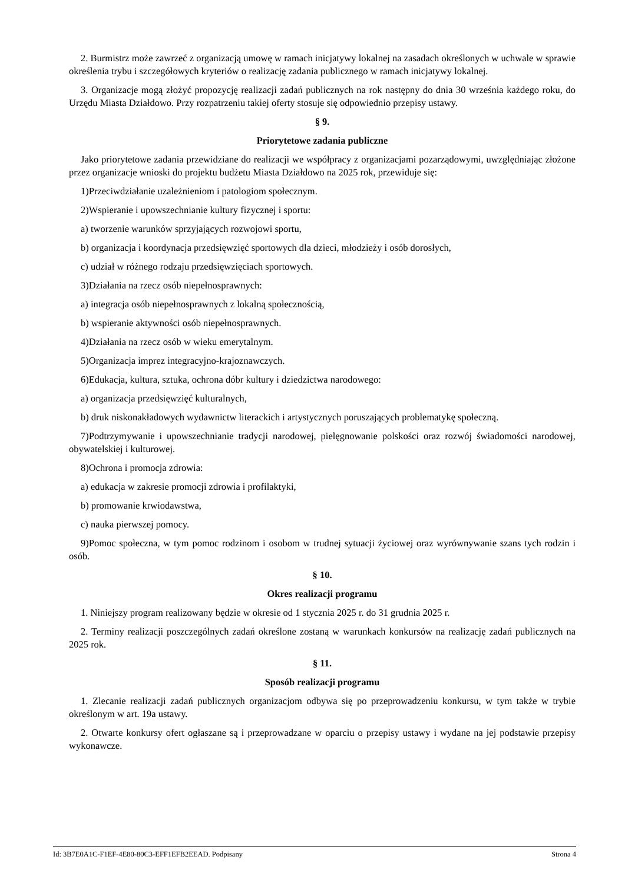2. Burmistrz może zawrzeć z organizacją umowę w ramach inicjatywy lokalnej na zasadach określonych w uchwale w sprawie określenia trybu i szczegółowych kryteriów o realizację zadania publicznego w ramach inicjatywy lokalnej.
3. Organizacje mogą złożyć propozycję realizacji zadań publicznych na rok następny do dnia 30 września każdego roku, do Urzędu Miasta Działdowo. Przy rozpatrzeniu takiej oferty stosuje się odpowiednio przepisy ustawy.
§ 9.
Priorytetowe zadania publiczne
Jako priorytetowe zadania przewidziane do realizacji we współpracy z organizacjami pozarządowymi, uwzględniając złożone przez organizacje wnioski do projektu budżetu Miasta Działdowo na 2025 rok, przewiduje się:
1)Przeciwdziałanie uzależnieniom i patologiom społecznym.
2)Wspieranie i upowszechnianie kultury fizycznej i sportu:
a) tworzenie warunków sprzyjających rozwojowi sportu,
b) organizacja i koordynacja przedsięwzięć sportowych dla dzieci, młodzieży i osób dorosłych,
c) udział w różnego rodzaju przedsięwzięciach sportowych.
3)Działania na rzecz osób niepełnosprawnych:
a) integracja osób niepełnosprawnych z lokalną społecznością,
b) wspieranie aktywności osób niepełnosprawnych.
4)Działania na rzecz osób w wieku emerytalnym.
5)Organizacja imprez integracyjno-krajoznawczych.
6)Edukacja, kultura, sztuka, ochrona dóbr kultury i dziedzictwa narodowego:
a) organizacja przedsięwzięć kulturalnych,
b) druk niskonakładowych wydawnictw literackich i artystycznych poruszających problematykę społeczną.
7)Podtrzymywanie i upowszechnianie tradycji narodowej, pielęgnowanie polskości oraz rozwój świadomości narodowej, obywatelskiej i kulturowej.
8)Ochrona i promocja zdrowia:
a) edukacja w zakresie promocji zdrowia i profilaktyki,
b) promowanie krwiodawstwa,
c) nauka pierwszej pomocy.
9)Pomoc społeczna, w tym pomoc rodzinom i osobom w trudnej sytuacji życiowej oraz wyrównywanie szans tych rodzin i osób.
§ 10.
Okres realizacji programu
1. Niniejszy program realizowany będzie w okresie od 1 stycznia 2025 r. do 31 grudnia 2025 r.
2. Terminy realizacji poszczególnych zadań określone zostaną w warunkach konkursów na realizację zadań publicznych na 2025 rok.
§ 11.
Sposób realizacji programu
1. Zlecanie realizacji zadań publicznych organizacjom odbywa się po przeprowadzeniu konkursu, w tym także w trybie określonym w art. 19a ustawy.
2. Otwarte konkursy ofert ogłaszane są i przeprowadzane w oparciu o przepisy ustawy i wydane na jej podstawie przepisy wykonawcze.
Id: 3B7E0A1C-F1EF-4E80-80C3-EFF1EFB2EEAD. Podpisany Strona 4